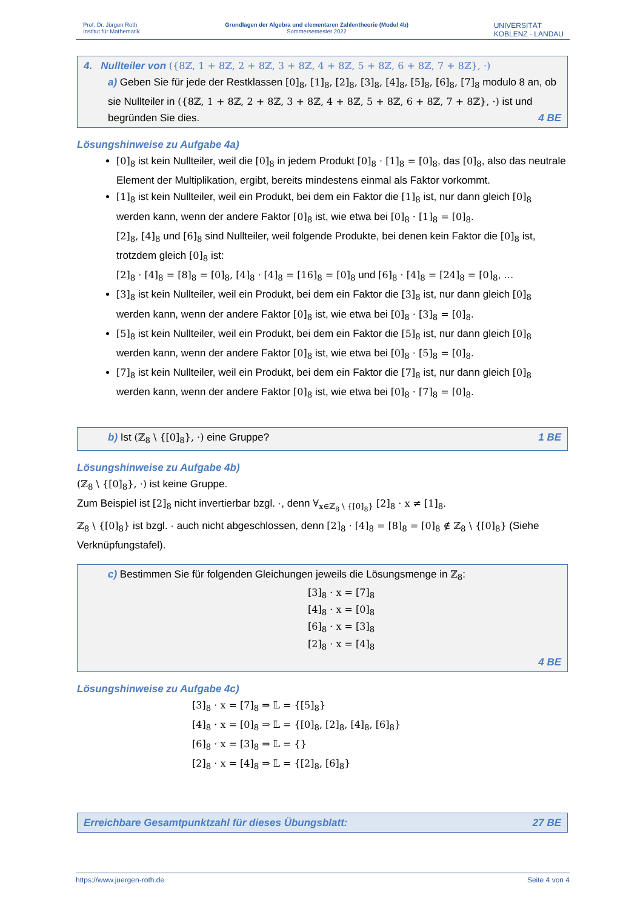Prof. Dr. Jürgen Roth
Institut für Mathematik
Grundlagen der Algebra und elementaren Zahlentheorie (Modul 4b)
Sommersemester 2022
UNIVERSITÄT
KOBLENZ · LANDAU
4. Nullteiler von ({8ℤ, 1 + 8ℤ, 2 + 8ℤ, 3 + 8ℤ, 4 + 8ℤ, 5 + 8ℤ, 6 + 8ℤ, 7 + 8ℤ}, ·)
a) Geben Sie für jede der Restklassen [0]<sub>8</sub>, [1]<sub>8</sub>, [2]<sub>8</sub>, [3]<sub>8</sub>, [4]<sub>8</sub>, [5]<sub>8</sub>, [6]<sub>8</sub>, [7]<sub>8</sub> modulo 8 an, ob sie Nullteiler in ({8ℤ, 1 + 8ℤ, 2 + 8ℤ, 3 + 8ℤ, 4 + 8ℤ, 5 + 8ℤ, 6 + 8ℤ, 7 + 8ℤ}, ·) ist und begründen Sie dies. 4 BE
Lösungshinweise zu Aufgabe 4a)
[0]<sub>8</sub> ist kein Nullteiler, weil die [0]<sub>8</sub> in jedem Produkt [0]<sub>8</sub> · [1]<sub>8</sub> = [0]<sub>8</sub>, das [0]<sub>8</sub>, also das neutrale Element der Multiplikation, ergibt, bereits mindestens einmal als Faktor vorkommt.
[1]<sub>8</sub> ist kein Nullteiler, weil ein Produkt, bei dem ein Faktor die [1]<sub>8</sub> ist, nur dann gleich [0]<sub>8</sub> werden kann, wenn der andere Faktor [0]<sub>8</sub> ist, wie etwa bei [0]<sub>8</sub> · [1]<sub>8</sub> = [0]<sub>8</sub>.
[2]<sub>8</sub>, [4]<sub>8</sub> und [6]<sub>8</sub> sind Nullteiler, weil folgende Produkte, bei denen kein Faktor die [0]<sub>8</sub> ist, trotzdem gleich [0]<sub>8</sub> ist:
[2]<sub>8</sub> · [4]<sub>8</sub> = [8]<sub>8</sub> = [0]<sub>8</sub>, [4]<sub>8</sub> · [4]<sub>8</sub> = [16]<sub>8</sub> = [0]<sub>8</sub> und [6]<sub>8</sub> · [4]<sub>8</sub> = [24]<sub>8</sub> = [0]<sub>8</sub>, …
[3]<sub>8</sub> ist kein Nullteiler, weil ein Produkt, bei dem ein Faktor die [3]<sub>8</sub> ist, nur dann gleich [0]<sub>8</sub> werden kann, wenn der andere Faktor [0]<sub>8</sub> ist, wie etwa bei [0]<sub>8</sub> · [3]<sub>8</sub> = [0]<sub>8</sub>.
[5]<sub>8</sub> ist kein Nullteiler, weil ein Produkt, bei dem ein Faktor die [5]<sub>8</sub> ist, nur dann gleich [0]<sub>8</sub> werden kann, wenn der andere Faktor [0]<sub>8</sub> ist, wie etwa bei [0]<sub>8</sub> · [5]<sub>8</sub> = [0]<sub>8</sub>.
[7]<sub>8</sub> ist kein Nullteiler, weil ein Produkt, bei dem ein Faktor die [7]<sub>8</sub> ist, nur dann gleich [0]<sub>8</sub> werden kann, wenn der andere Faktor [0]<sub>8</sub> ist, wie etwa bei [0]<sub>8</sub> · [7]<sub>8</sub> = [0]<sub>8</sub>.
b) Ist (ℤ<sub>8</sub> \ {[0]<sub>8</sub>}, ·) eine Gruppe? 1 BE
Lösungshinweise zu Aufgabe 4b)
(ℤ<sub>8</sub> \ {[0]<sub>8</sub>}, ·) ist keine Gruppe.
Zum Beispiel ist [2]<sub>8</sub> nicht invertierbar bzgl. ·, denn ∀<sub>x∈ℤ<sub>8</sub> \ {[0]<sub>8</sub>}</sub> [2]<sub>8</sub> · x ≠ [1]<sub>8</sub>.
ℤ<sub>8</sub> \ {[0]<sub>8</sub>} ist bzgl. · auch nicht abgeschlossen, denn [2]<sub>8</sub> · [4]<sub>8</sub> = [8]<sub>8</sub> = [0]<sub>8</sub> ∉ ℤ<sub>8</sub> \ {[0]<sub>8</sub>} (Siehe Verknüpfungstafel).
c) Bestimmen Sie für folgenden Gleichungen jeweils die Lösungsmenge in ℤ<sub>8</sub>:
[3]<sub>8</sub> · x = [7]<sub>8</sub>
[4]<sub>8</sub> · x = [0]<sub>8</sub>
[6]<sub>8</sub> · x = [3]<sub>8</sub>
[2]<sub>8</sub> · x = [4]<sub>8</sub>
4 BE
Lösungshinweise zu Aufgabe 4c)
[3]<sub>8</sub> · x = [7]<sub>8</sub> ⇒ 𝕃 = {[5]<sub>8</sub>}
[4]<sub>8</sub> · x = [0]<sub>8</sub> ⇒ 𝕃 = {[0]<sub>8</sub>, [2]<sub>8</sub>, [4]<sub>8</sub>, [6]<sub>8</sub>}
[6]<sub>8</sub> · x = [3]<sub>8</sub> ⇒ 𝕃 = {}
[2]<sub>8</sub> · x = [4]<sub>8</sub> ⇒ 𝕃 = {[2]<sub>8</sub>, [6]<sub>8</sub>}
Erreichbare Gesamtpunktzahl für dieses Übungsblatt: 27 BE
https://www.juergen-roth.de Seite 4 von 4